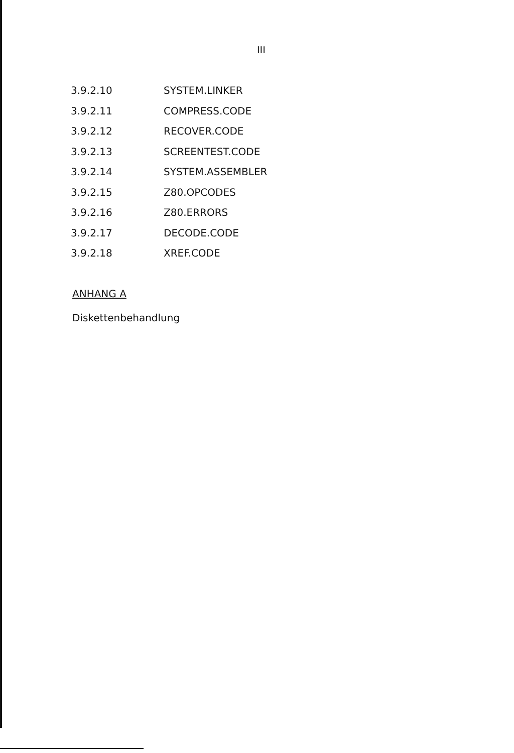III
3.9.2.10 SYSTEM.LINKER
3.9.2.11 COMPRESS.CODE
3.9.2.12 RECOVER.CODE
3.9.2.13 SCREENTEST.CODE
3.9.2.14 SYSTEM.ASSEMBLER
3.9.2.15 Z80.OPCODES
3.9.2.16 Z80.ERRORS
3.9.2.17 DECODE.CODE
3.9.2.18 XREF.CODE
ANHANG A
Diskettenbehandlung